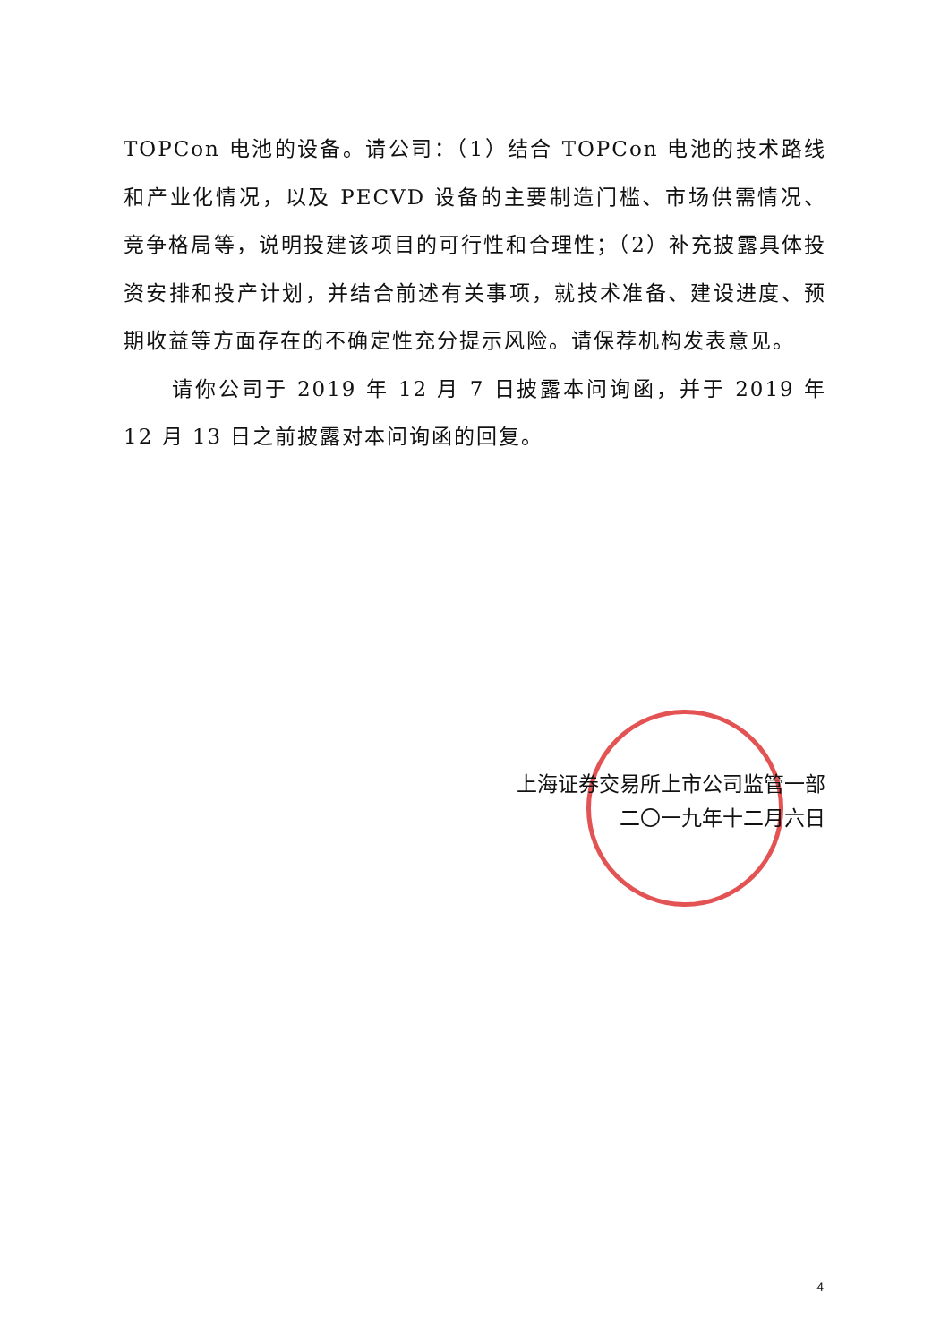TOPCon 电池的设备。请公司：（1）结合 TOPCon 电池的技术路线和产业化情况，以及 PECVD 设备的主要制造门槛、市场供需情况、竞争格局等，说明投建该项目的可行性和合理性；（2）补充披露具体投资安排和投产计划，并结合前述有关事项，就技术准备、建设进度、预期收益等方面存在的不确定性充分提示风险。请保荐机构发表意见。
请你公司于 2019 年 12 月 7 日披露本问询函，并于 2019 年 12 月 13 日之前披露对本问询函的回复。
上海证券交易所上市公司监管一部
二〇一九年十二月六日
4